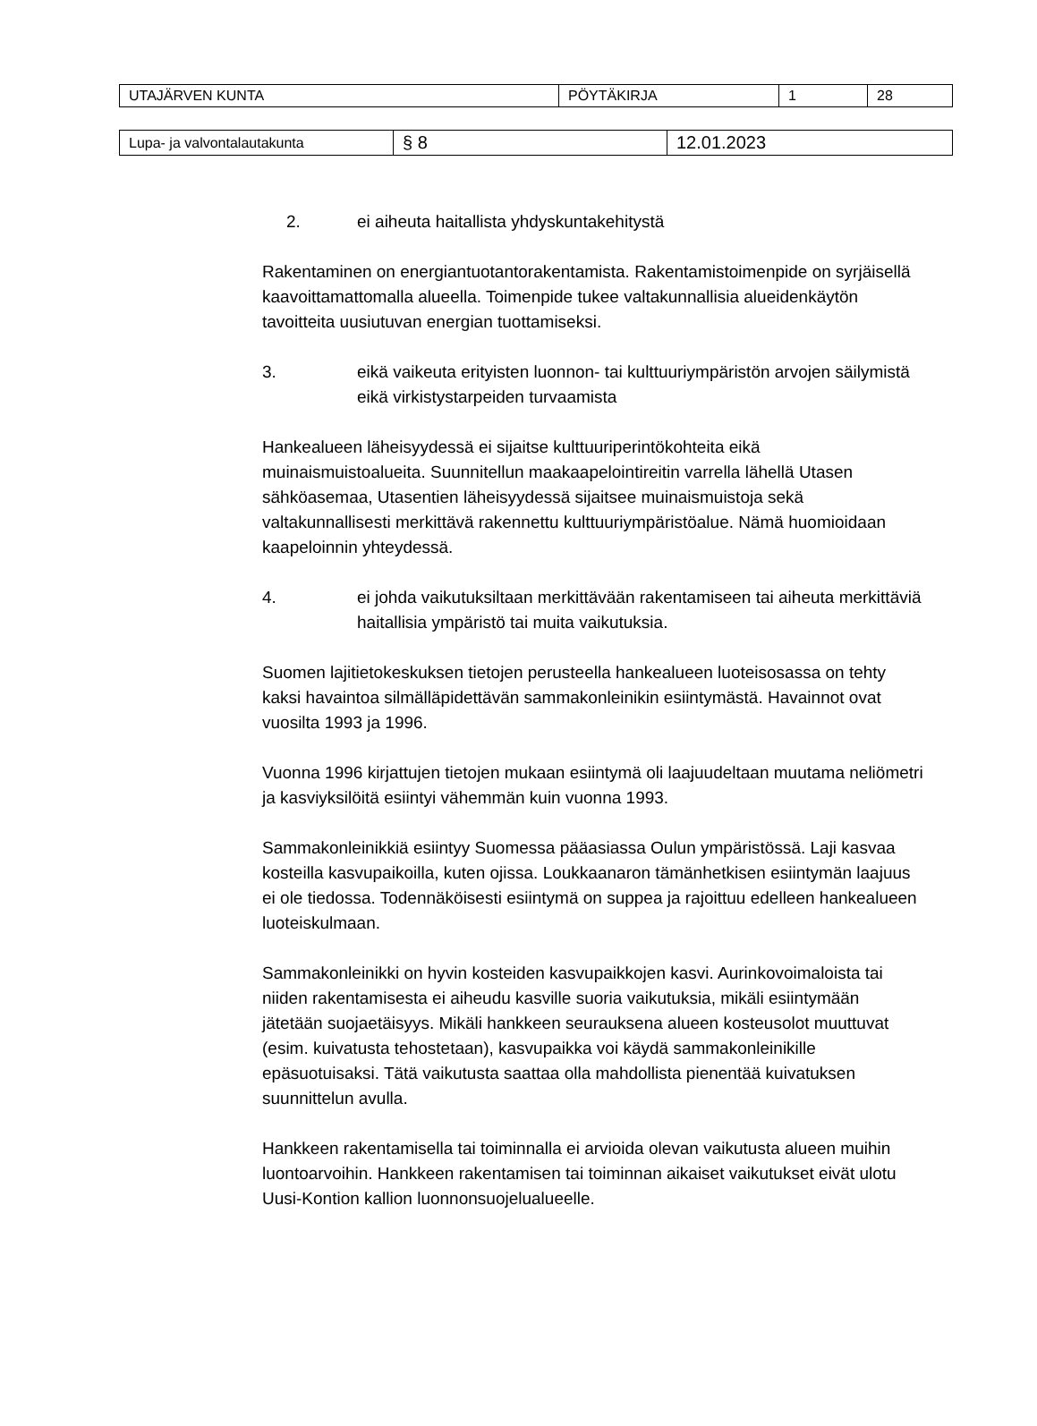| UTAJÄRVEN KUNTA | PÖYTÄKIRJA | 1 | 28 |
| Lupa- ja valvontalautakunta | § 8 | 12.01.2023 |
2. ei aiheuta haitallista yhdyskuntakehitystä
Rakentaminen on energiantuotantorakentamista. Rakentamistoimenpide on syrjäisellä kaavoittamattomalla alueella. Toimenpide tukee valtakunnallisia alueidenkäytön tavoitteita uusiutuvan energian tuottamiseksi.
3. eikä vaikeuta erityisten luonnon- tai kulttuuriympäristön arvojen säilymistä eikä virkistystarpeiden turvaamista
Hankealueen läheisyydessä ei sijaitse kulttuuriperintökohteita eikä muinaismuistoalueita. Suunnitellun maakaapelointireitin varrella lähellä Utasen sähköasemaa, Utasentien läheisyydessä sijaitsee muinaismuistoja sekä valtakunnallisesti merkittävä rakennettu kulttuuriympäristöalue. Nämä huomioidaan kaapeloinnin yhteydessä.
4. ei johda vaikutuksiltaan merkittävään rakentamiseen tai aiheuta merkittäviä haitallisia ympäristö tai muita vaikutuksia.
Suomen lajitietokeskuksen tietojen perusteella hankealueen luoteisosassa on tehty kaksi havaintoa silmälläpidettävän sammakonleinikin esiintymästä. Havainnot ovat vuosilta 1993 ja 1996.
Vuonna 1996 kirjattujen tietojen mukaan esiintymä oli laajuudeltaan muutama neliömetri ja kasviyksilöitä esiintyi vähemmän kuin vuonna 1993.
Sammakonleinikkiä esiintyy Suomessa pääasiassa Oulun ympäristössä. Laji kasvaa kosteilla kasvupaikoilla, kuten ojissa. Loukkaanaron tämänhetkisen esiintymän laajuus ei ole tiedossa. Todennäköisesti esiintymä on suppea ja rajoittuu edelleen hankealueen luoteiskulmaan.
Sammakonleinikki on hyvin kosteiden kasvupaikkojen kasvi. Aurinkovoimaloista tai niiden rakentamisesta ei aiheudu kasville suoria vaikutuksia, mikäli esiintymään jätetään suojaetäisyys. Mikäli hankkeen seurauksena alueen kosteusolot muuttuvat (esim. kuivatusta tehostetaan), kasvupaikka voi käydä sammakonleinikille epäsuotuisaksi. Tätä vaikutusta saattaa olla mahdollista pienentää kuivatuksen suunnittelun avulla.
Hankkeen rakentamisella tai toiminnalla ei arvioida olevan vaikutusta alueen muihin luontoarvoihin. Hankkeen rakentamisen tai toiminnan aikaiset vaikutukset eivät ulotu Uusi-Kontion kallion luonnonsuojelualueelle.